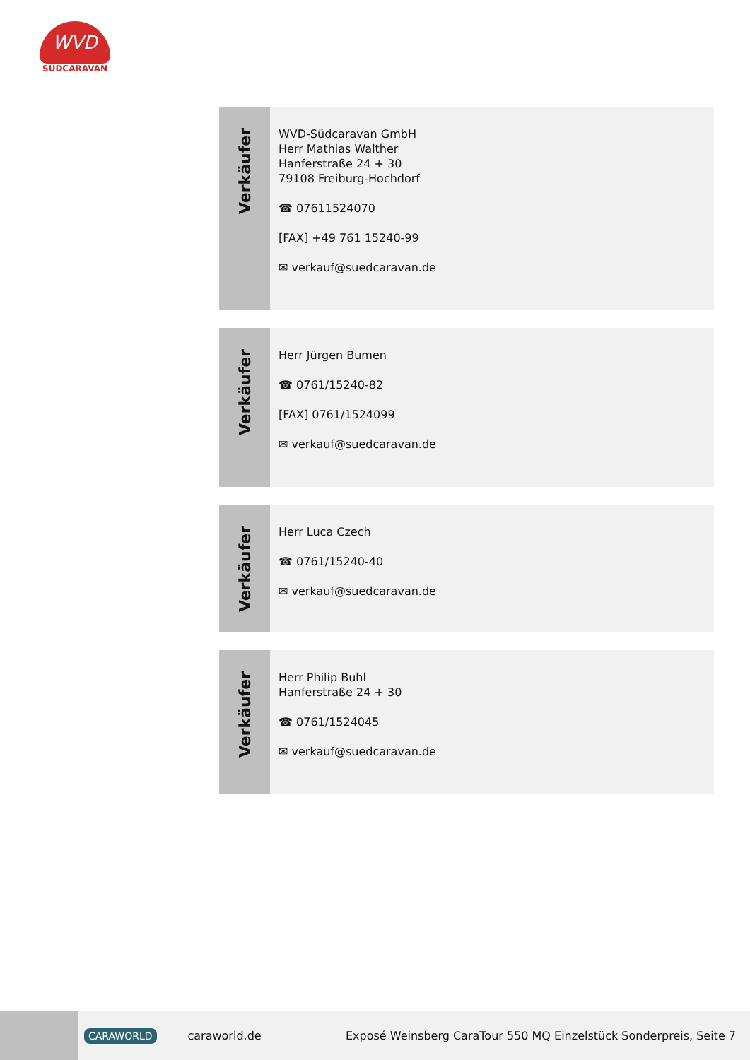WVD
SÜDCARAVAN
Verkäufer
WVD-Südcaravan GmbH
Herr Mathias Walther
Hanferstraße 24 + 30
79108 Freiburg-Hochdorf
☎ 07611524070
[FAX] +49 761 15240-99
✉ verkauf@suedcaravan.de
Verkäufer
Herr Jürgen Bumen
☎ 0761/15240-82
[FAX] 0761/1524099
✉ verkauf@suedcaravan.de
Verkäufer
Herr Luca Czech
☎ 0761/15240-40
✉ verkauf@suedcaravan.de
Verkäufer
Herr Philip Buhl
Hanferstraße 24 + 30
☎ 0761/1524045
✉ verkauf@suedcaravan.de
CARAWORLD caraworld.de Exposé Weinsberg CaraTour 550 MQ Einzelstück Sonderpreis, Seite 7